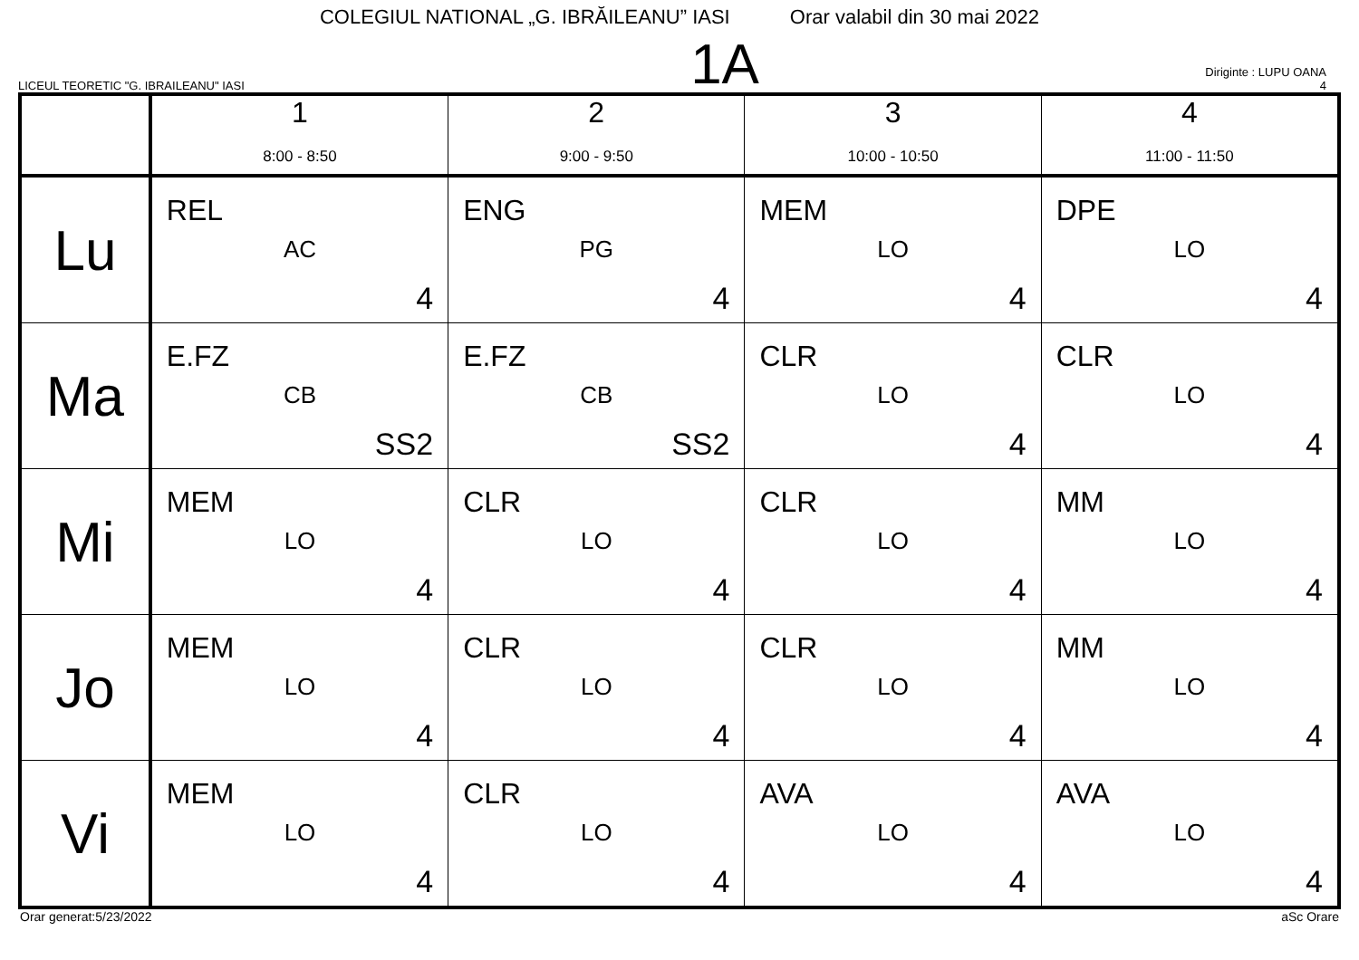COLEGIUL NATIONAL „G. IBRĂILEANU” IASI Orar valabil din 30 mai 2022
LICEUL TEORETIC "G. IBRAILEANU" IASI
1A
Diriginte : LUPU OANA
4
| | 1 8:00 - 8:50 | 2 9:00 - 9:50 | 3 10:00 - 10:50 | 4 11:00 - 11:50 |
| --- | --- | --- | --- | --- |
| Lu | REL AC 4 | ENG PG 4 | MEM LO 4 | DPE LO 4 |
| Ma | E.FZ CB SS2 | E.FZ CB SS2 | CLR LO 4 | CLR LO 4 |
| Mi | MEM LO 4 | CLR LO 4 | CLR LO 4 | MM LO 4 |
| Jo | MEM LO 4 | CLR LO 4 | CLR LO 4 | MM LO 4 |
| Vi | MEM LO 4 | CLR LO 4 | AVA LO 4 | AVA LO 4 |
Orar generat:5/23/2022 aSc Orare